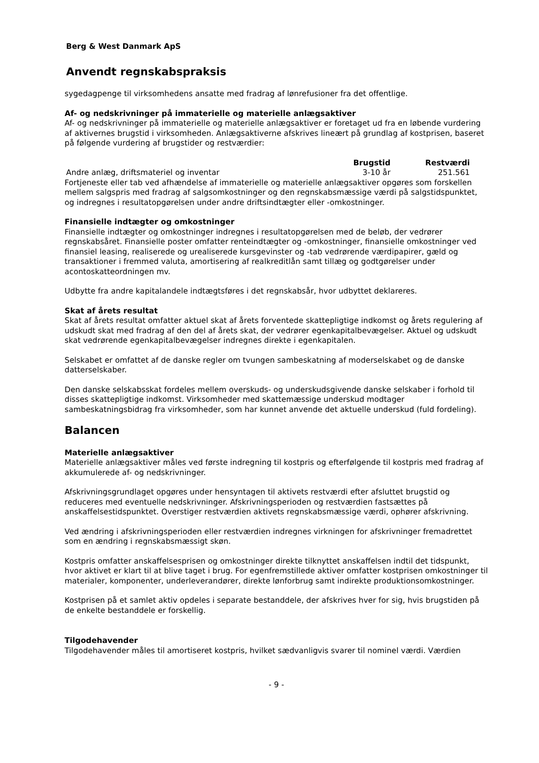Berg & West Danmark ApS
Anvendt regnskabspraksis
sygedagpenge til virksomhedens ansatte med fradrag af lønrefusioner fra det offentlige.
Af- og nedskrivninger på immaterielle og materielle anlægsaktiver
Af- og nedskrivninger på immaterielle og materielle anlægsaktiver er foretaget ud fra en løbende vurdering af aktivernes brugstid i virksomheden. Anlægsaktiverne afskrives lineært på grundlag af kostprisen, baseret på følgende vurdering af brugstider og restværdier:
| | Brugstid | Restværdi |
| --- | --- | --- |
| Andre anlæg, driftsmateriel og inventar | 3-10 år | 251.561 |
Fortjeneste eller tab ved afhændelse af immaterielle og materielle anlægsaktiver opgøres som forskellen mellem salgspris med fradrag af salgsomkostninger og den regnskabsmæssige værdi på salgstidspunktet, og indregnes i resultatopgørelsen under andre driftsindtægter eller -omkostninger.
Finansielle indtægter og omkostninger
Finansielle indtægter og omkostninger indregnes i resultatopgørelsen med de beløb, der vedrører regnskabsåret. Finansielle poster omfatter renteindtægter og -omkostninger, finansielle omkostninger ved finansiel leasing, realiserede og urealiserede kursgevinster og -tab vedrørende værdipapirer, gæld og transaktioner i fremmed valuta, amortisering af realkreditlån samt tillæg og godtgørelser under acontoskatteordningen mv.
Udbytte fra andre kapitalandele indtægtsføres i det regnskabsår, hvor udbyttet deklareres.
Skat af årets resultat
Skat af årets resultat omfatter aktuel skat af årets forventede skattepligtige indkomst og årets regulering af udskudt skat med fradrag af den del af årets skat, der vedrører egenkapitalbevægelser. Aktuel og udskudt skat vedrørende egenkapitalbevægelser indregnes direkte i egenkapitalen.
Selskabet er omfattet af de danske regler om tvungen sambeskatning af moderselskabet og de danske datterselskaber.
Den danske selskabsskat fordeles mellem overskuds- og underskudsgivende danske selskaber i forhold til disses skattepligtige indkomst. Virksomheder med skattemæssige underskud modtager sambeskatningsbidrag fra virksomheder, som har kunnet anvende det aktuelle underskud (fuld fordeling).
Balancen
Materielle anlægsaktiver
Materielle anlægsaktiver måles ved første indregning til kostpris og efterfølgende til kostpris med fradrag af akkumulerede af- og nedskrivninger.
Afskrivningsgrundlaget opgøres under hensyntagen til aktivets restværdi efter afsluttet brugstid og reduceres med eventuelle nedskrivninger. Afskrivningsperioden og restværdien fastsættes på anskaffelsestidspunktet. Overstiger restværdien aktivets regnskabsmæssige værdi, ophører afskrivning.
Ved ændring i afskrivningsperioden eller restværdien indregnes virkningen for afskrivninger fremadrettet som en ændring i regnskabsmæssigt skøn.
Kostpris omfatter anskaffelsesprisen og omkostninger direkte tilknyttet anskaffelsen indtil det tidspunkt, hvor aktivet er klart til at blive taget i brug. For egenfremstillede aktiver omfatter kostprisen omkostninger til materialer, komponenter, underleverandører, direkte lønforbrug samt indirekte produktionsomkostninger.
Kostprisen på et samlet aktiv opdeles i separate bestanddele, der afskrives hver for sig, hvis brugstiden på de enkelte bestanddele er forskellig.
Tilgodehavender
Tilgodehavender måles til amortiseret kostpris, hvilket sædvanligvis svarer til nominel værdi. Værdien
- 9 -